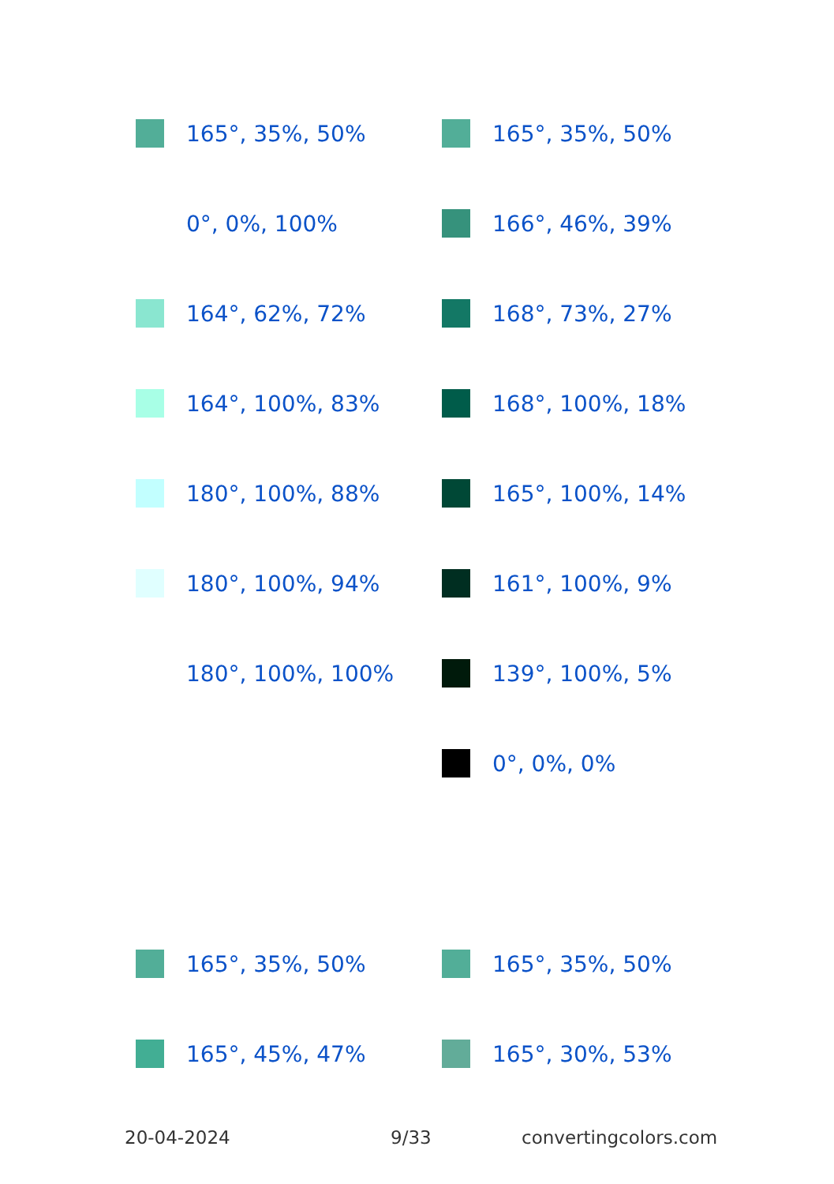165°, 35%, 50% 165°, 35%, 50%
0°, 0%, 100% 166°, 46%, 39%
164°, 62%, 72% 168°, 73%, 27%
164°, 100%, 83% 168°, 100%, 18%
180°, 100%, 88% 165°, 100%, 14%
180°, 100%, 94% 161°, 100%, 9%
180°, 100%, 100% 139°, 100%, 5%
0°, 0%, 0%
165°, 35%, 50% 165°, 35%, 50%
165°, 45%, 47% 165°, 30%, 53%
20-04-2024 9/33 convertingcolors.com